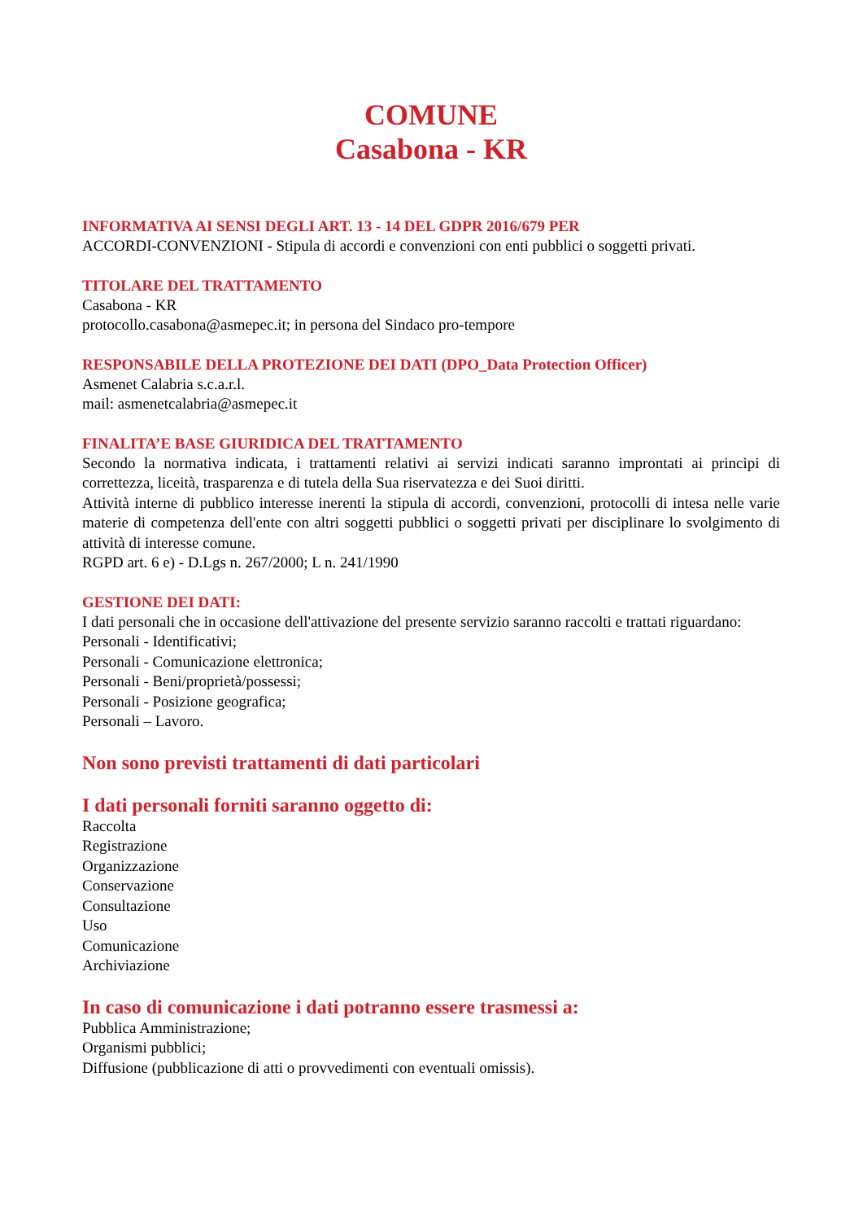COMUNE
Casabona - KR
INFORMATIVA AI SENSI DEGLI ART. 13 - 14 DEL GDPR 2016/679 PER
ACCORDI-CONVENZIONI - Stipula di accordi e convenzioni con enti pubblici o soggetti privati.
TITOLARE DEL TRATTAMENTO
Casabona - KR
protocollo.casabona@asmepec.it; in persona del Sindaco pro-tempore
RESPONSABILE DELLA PROTEZIONE DEI DATI (DPO_Data Protection Officer)
Asmenet Calabria s.c.a.r.l.
mail: asmenetcalabria@asmepec.it
FINALITA’E BASE GIURIDICA DEL TRATTAMENTO
Secondo la normativa indicata, i trattamenti relativi ai servizi indicati saranno improntati ai principi di correttezza, liceità, trasparenza e di tutela della Sua riservatezza e dei Suoi diritti.
Attività interne di pubblico interesse inerenti la stipula di accordi, convenzioni, protocolli di intesa nelle varie materie di competenza dell'ente con altri soggetti pubblici o soggetti privati per disciplinare lo svolgimento di attività di interesse comune.
RGPD art. 6 e) - D.Lgs n. 267/2000; L n. 241/1990
GESTIONE DEI DATI:
I dati personali che in occasione dell'attivazione del presente servizio saranno raccolti e trattati riguardano:
Personali - Identificativi;
Personali - Comunicazione elettronica;
Personali - Beni/proprietà/possessi;
Personali - Posizione geografica;
Personali – Lavoro.
Non sono previsti trattamenti di dati particolari
I dati personali forniti saranno oggetto di:
Raccolta
Registrazione
Organizzazione
Conservazione
Consultazione
Uso
Comunicazione
Archiviazione
In caso di comunicazione i dati potranno essere trasmessi a:
Pubblica Amministrazione;
Organismi pubblici;
Diffusione (pubblicazione di atti o provvedimenti con eventuali omissis).